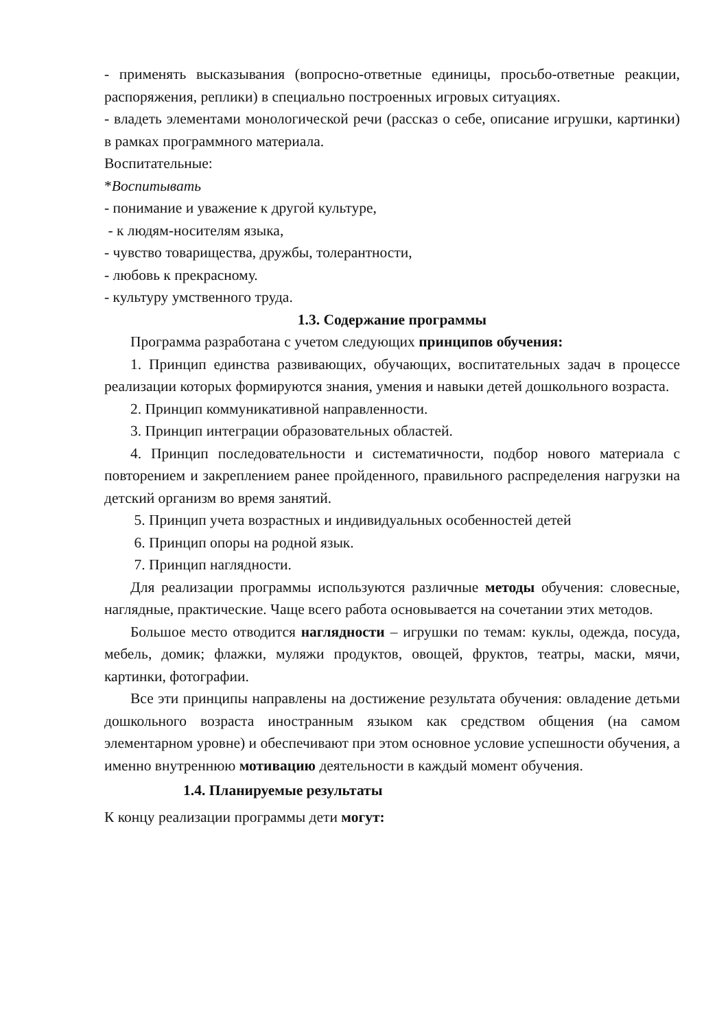- применять высказывания (вопросно-ответные единицы, просьбо-ответные реакции, распоряжения, реплики) в специально построенных игровых ситуациях.
- владеть элементами монологической речи (рассказ о себе, описание игрушки, картинки) в рамках программного материала.
Воспитательные:
*Воспитывать
- понимание и уважение к другой культуре,
- к людям-носителям языка,
- чувство товарищества, дружбы, толерантности,
- любовь к прекрасному.
- культуру умственного труда.
1.3. Содержание программы
Программа разработана с учетом следующих принципов обучения:
1. Принцип единства развивающих, обучающих, воспитательных задач в процессе реализации которых формируются знания, умения и навыки детей дошкольного возраста.
2. Принцип коммуникативной направленности.
3. Принцип интеграции образовательных областей.
4. Принцип последовательности и систематичности, подбор нового материала с повторением и закреплением ранее пройденного, правильного распределения нагрузки на детский организм во время занятий.
5. Принцип учета возрастных и индивидуальных особенностей детей
6. Принцип опоры на родной язык.
7. Принцип наглядности.
Для реализации программы используются различные методы обучения: словесные, наглядные, практические. Чаще всего работа основывается на сочетании этих методов.
Большое место отводится наглядности – игрушки по темам: куклы, одежда, посуда, мебель, домик; флажки, муляжи продуктов, овощей, фруктов, театры, маски, мячи, картинки, фотографии.
Все эти принципы направлены на достижение результата обучения: овладение детьми дошкольного возраста иностранным языком как средством общения (на самом элементарном уровне) и обеспечивают при этом основное условие успешности обучения, а именно внутреннюю мотивацию деятельности в каждый момент обучения.
1.4. Планируемые результаты
К концу реализации программы дети могут: